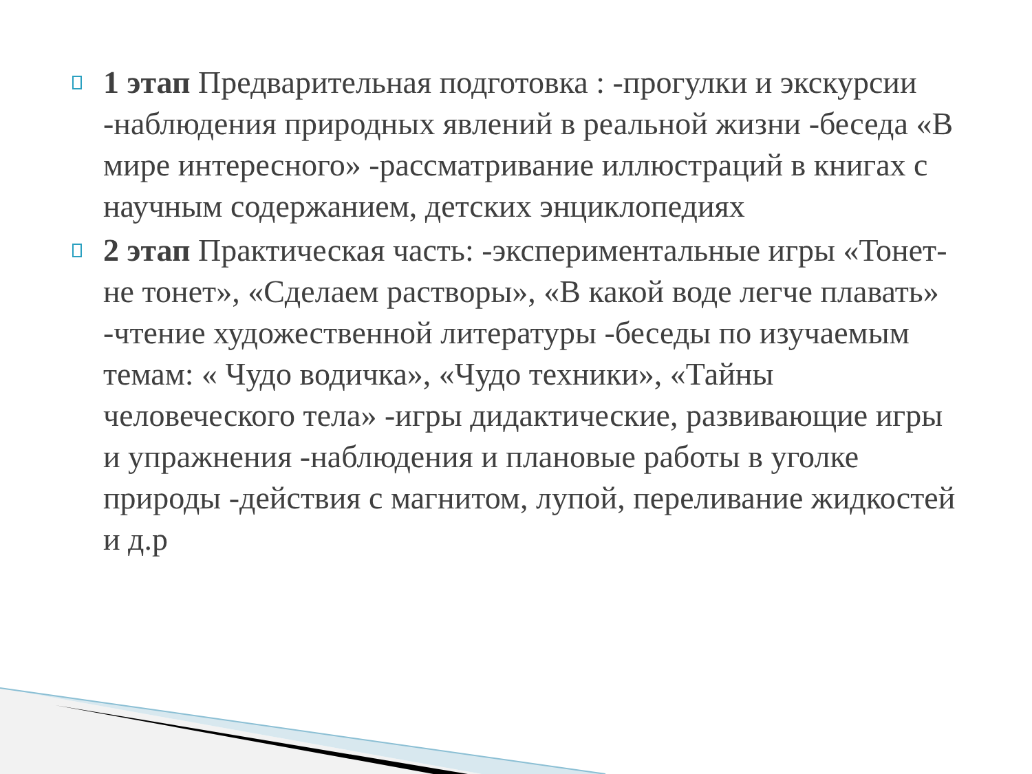1 этап Предварительная подготовка : -прогулки и экскурсии -наблюдения природных явлений в реальной жизни -беседа «В мире интересного» -рассматривание иллюстраций в книгах с научным содержанием, детских энциклопедиях
2 этап Практическая часть: -экспериментальные игры «Тонет- не тонет», «Сделаем растворы», «В какой воде легче плавать» -чтение художественной литературы -беседы по изучаемым темам: « Чудо водичка», «Чудо техники», «Тайны человеческого тела» -игры дидактические, развивающие игры и упражнения -наблюдения и плановые работы в уголке природы -действия с магнитом, лупой, переливание жидкостей и д.р